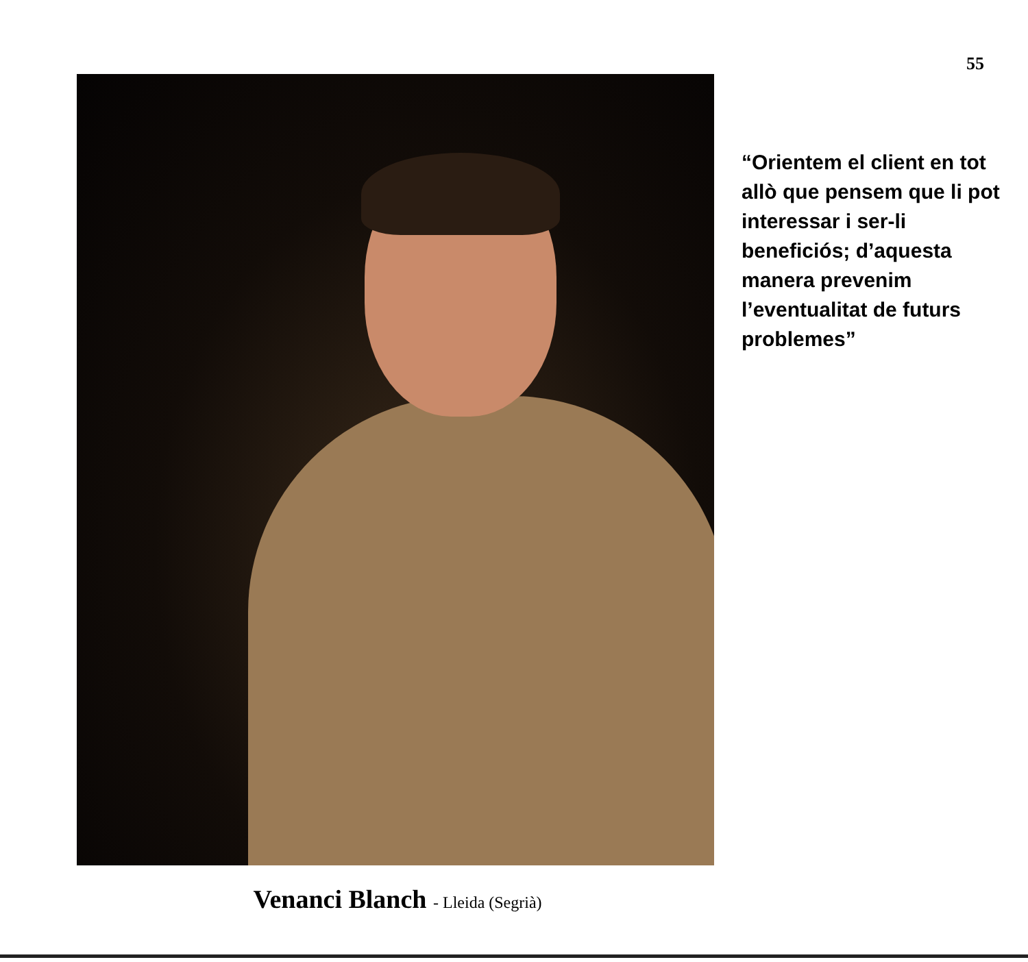55
“Orientem el client en tot allò que pensem que li pot interessar i ser-li beneficiós; d’aquesta manera prevenim l’eventualitat de futurs problemes”
Venanci Blanch - Lleida (Segrià)